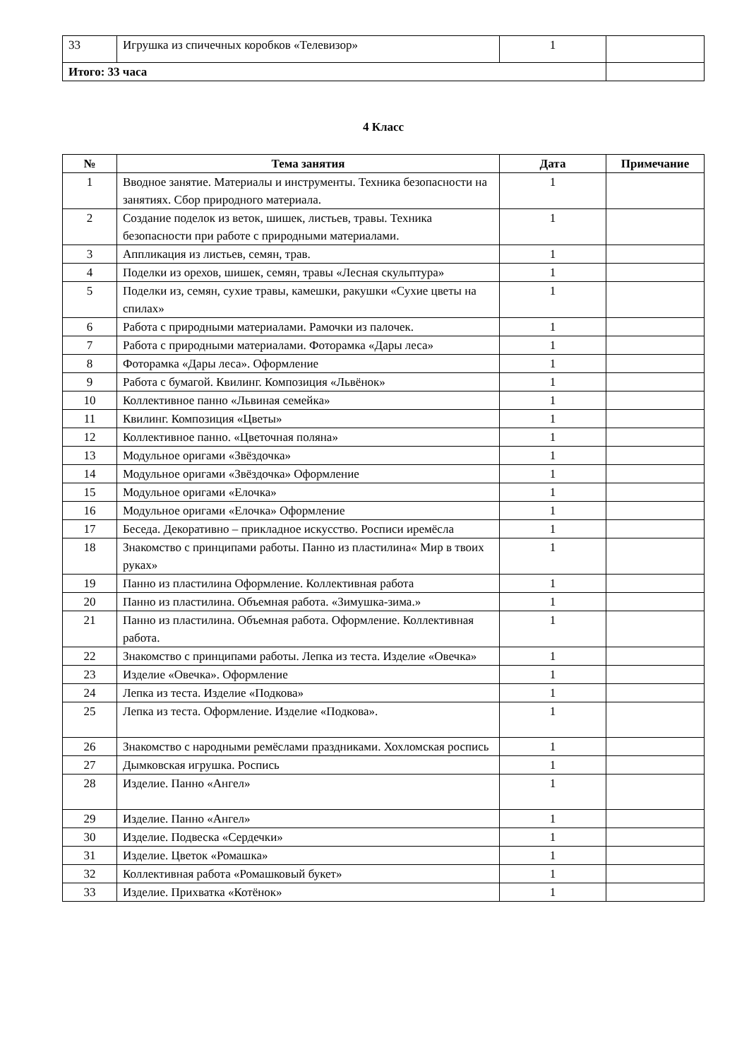| 33 | Игрушка из спичечных коробков «Телевизор» | 1 | |
| Итого: 33 часа | | | |
4 Класс
| № | Тема занятия | Дата | Примечание |
| --- | --- | --- | --- |
| 1 | Вводное занятие. Материалы и инструменты. Техника безопасности на занятиях. Сбор природного материала. | 1 | |
| 2 | Создание поделок из веток, шишек, листьев, травы. Техника безопасности при работе с природными материалами. | 1 | |
| 3 | Аппликация из листьев, семян, трав. | 1 | |
| 4 | Поделки из орехов, шишек, семян, травы «Лесная скульптура» | 1 | |
| 5 | Поделки из, семян, сухие травы, камешки, ракушки «Сухие цветы на спилах» | 1 | |
| 6 | Работа с природными материалами. Рамочки из палочек. | 1 | |
| 7 | Работа с природными материалами. Фоторамка «Дары леса» | 1 | |
| 8 | Фоторамка «Дары леса». Оформление | 1 | |
| 9 | Работа с бумагой. Квилинг. Композиция «Львёнок» | 1 | |
| 10 | Коллективное панно «Львиная семейка» | 1 | |
| 11 | Квилинг. Композиция «Цветы» | 1 | |
| 12 | Коллективное панно. «Цветочная поляна» | 1 | |
| 13 | Модульное оригами «Звёздочка» | 1 | |
| 14 | Модульное оригами «Звёздочка» Оформление | 1 | |
| 15 | Модульное оригами «Елочка» | 1 | |
| 16 | Модульное оригами «Елочка» Оформление | 1 | |
| 17 | Беседа. Декоративно – прикладное искусство. Росписи иремёсла | 1 | |
| 18 | Знакомство с принципами работы. Панно из пластилина« Мир в твоих руках» | 1 | |
| 19 | Панно из пластилина Оформление. Коллективная работа | 1 | |
| 20 | Панно из пластилина. Объемная работа. «Зимушка-зима.» | 1 | |
| 21 | Панно из пластилина. Объемная работа. Оформление. Коллективная работа. | 1 | |
| 22 | Знакомство с принципами работы. Лепка из теста. Изделие «Овечка» | 1 | |
| 23 | Изделие «Овечка». Оформление | 1 | |
| 24 | Лепка из теста. Изделие «Подкова» | 1 | |
| 25 | Лепка из теста. Оформление. Изделие «Подкова». | 1 | |
| 26 | Знакомство с народными ремёслами праздниками. Хохломская роспись | 1 | |
| 27 | Дымковская игрушка. Роспись | 1 | |
| 28 | Изделие. Панно «Ангел» | 1 | |
| 29 | Изделие. Панно «Ангел» | 1 | |
| 30 | Изделие. Подвеска «Сердечки» | 1 | |
| 31 | Изделие. Цветок «Ромашка» | 1 | |
| 32 | Коллективная работа «Ромашковый букет» | 1 | |
| 33 | Изделие. Прихватка «Котёнок» | 1 | |